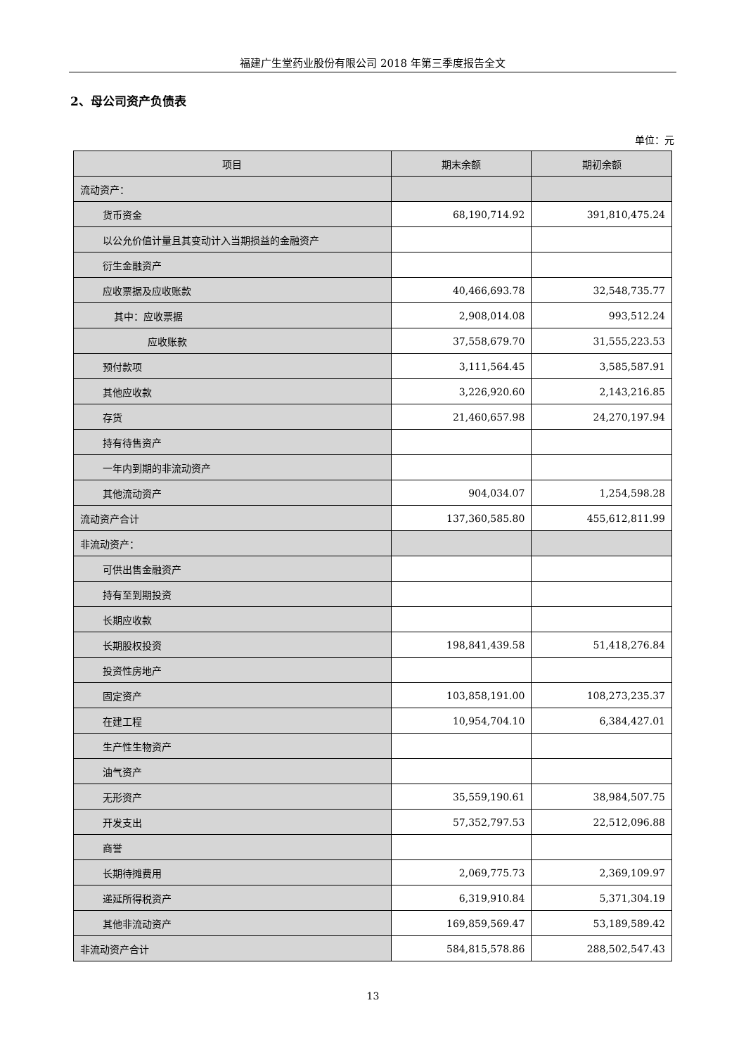福建广生堂药业股份有限公司 2018 年第三季度报告全文
2、母公司资产负债表
单位：元
| 项目 | 期末余额 | 期初余额 |
| --- | --- | --- |
| 流动资产： | | |
| 货币资金 | 68,190,714.92 | 391,810,475.24 |
| 以公允价值计量且其变动计入当期损益的金融资产 | | |
| 衍生金融资产 | | |
| 应收票据及应收账款 | 40,466,693.78 | 32,548,735.77 |
| 其中：应收票据 | 2,908,014.08 | 993,512.24 |
| 应收账款 | 37,558,679.70 | 31,555,223.53 |
| 预付款项 | 3,111,564.45 | 3,585,587.91 |
| 其他应收款 | 3,226,920.60 | 2,143,216.85 |
| 存货 | 21,460,657.98 | 24,270,197.94 |
| 持有待售资产 | | |
| 一年内到期的非流动资产 | | |
| 其他流动资产 | 904,034.07 | 1,254,598.28 |
| 流动资产合计 | 137,360,585.80 | 455,612,811.99 |
| 非流动资产： | | |
| 可供出售金融资产 | | |
| 持有至到期投资 | | |
| 长期应收款 | | |
| 长期股权投资 | 198,841,439.58 | 51,418,276.84 |
| 投资性房地产 | | |
| 固定资产 | 103,858,191.00 | 108,273,235.37 |
| 在建工程 | 10,954,704.10 | 6,384,427.01 |
| 生产性生物资产 | | |
| 油气资产 | | |
| 无形资产 | 35,559,190.61 | 38,984,507.75 |
| 开发支出 | 57,352,797.53 | 22,512,096.88 |
| 商誉 | | |
| 长期待摊费用 | 2,069,775.73 | 2,369,109.97 |
| 递延所得税资产 | 6,319,910.84 | 5,371,304.19 |
| 其他非流动资产 | 169,859,569.47 | 53,189,589.42 |
| 非流动资产合计 | 584,815,578.86 | 288,502,547.43 |
13